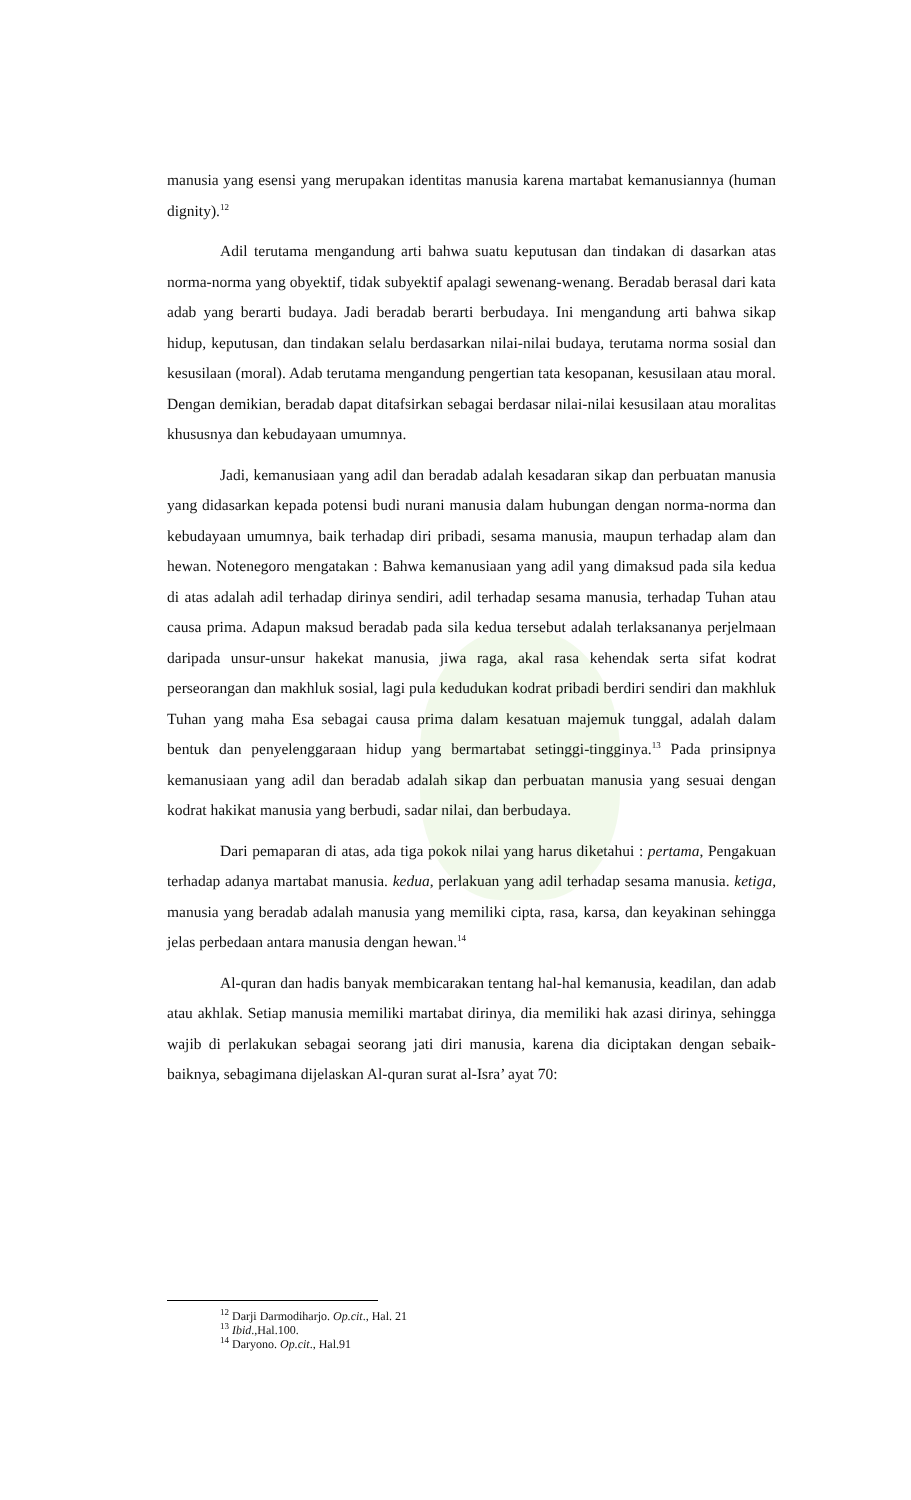manusia yang esensi yang merupakan identitas manusia karena martabat kemanusiannya (human dignity).<sup>12</sup>
Adil terutama mengandung arti bahwa suatu keputusan dan tindakan di dasarkan atas norma-norma yang obyektif, tidak subyektif apalagi sewenang-wenang. Beradab berasal dari kata adab yang berarti budaya. Jadi beradab berarti berbudaya. Ini mengandung arti bahwa sikap hidup, keputusan, dan tindakan selalu berdasarkan nilai-nilai budaya, terutama norma sosial dan kesusilaan (moral). Adab terutama mengandung pengertian tata kesopanan, kesusilaan atau moral. Dengan demikian, beradab dapat ditafsirkan sebagai berdasar nilai-nilai kesusilaan atau moralitas khususnya dan kebudayaan umumnya.
Jadi, kemanusiaan yang adil dan beradab adalah kesadaran sikap dan perbuatan manusia yang didasarkan kepada potensi budi nurani manusia dalam hubungan dengan norma-norma dan kebudayaan umumnya, baik terhadap diri pribadi, sesama manusia, maupun terhadap alam dan hewan. Notenegoro mengatakan : Bahwa kemanusiaan yang adil yang dimaksud pada sila kedua di atas adalah adil terhadap dirinya sendiri, adil terhadap sesama manusia, terhadap Tuhan atau causa prima. Adapun maksud beradab pada sila kedua tersebut adalah terlaksananya perjelmaan daripada unsur-unsur hakekat manusia, jiwa raga, akal rasa kehendak serta sifat kodrat perseorangan dan makhluk sosial, lagi pula kedudukan kodrat pribadi berdiri sendiri dan makhluk Tuhan yang maha Esa sebagai causa prima dalam kesatuan majemuk tunggal, adalah dalam bentuk dan penyelenggaraan hidup yang bermartabat setinggi-tingginya.<sup>13</sup> Pada prinsipnya kemanusiaan yang adil dan beradab adalah sikap dan perbuatan manusia yang sesuai dengan kodrat hakikat manusia yang berbudi, sadar nilai, dan berbudaya.
Dari pemaparan di atas, ada tiga pokok nilai yang harus diketahui : pertama, Pengakuan terhadap adanya martabat manusia. kedua, perlakuan yang adil terhadap sesama manusia. ketiga, manusia yang beradab adalah manusia yang memiliki cipta, rasa, karsa, dan keyakinan sehingga jelas perbedaan antara manusia dengan hewan.<sup>14</sup>
Al-quran dan hadis banyak membicarakan tentang hal-hal kemanusia, keadilan, dan adab atau akhlak. Setiap manusia memiliki martabat dirinya, dia memiliki hak azasi dirinya, sehingga wajib di perlakukan sebagai seorang jati diri manusia, karena dia diciptakan dengan sebaik-baiknya, sebagimana dijelaskan Al-quran surat al-Isra’ ayat 70:
<sup>12</sup> Darji Darmodiharjo. Op.cit., Hal. 21
<sup>13</sup> Ibid.,Hal.100.
<sup>14</sup> Daryono. Op.cit., Hal.91